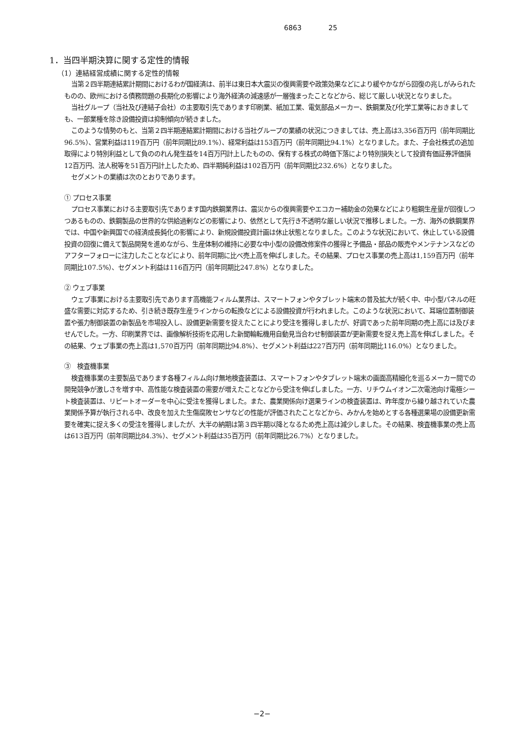6863 25
1．当四半期決算に関する定性的情報
（1）連結経営成績に関する定性的情報
当第２四半期連結累計期間におけるわが国経済は、前半は東日本大震災の復興需要や政策効果などにより緩やかながら回復の兆しがみられたものの、欧州における債務問題の長期化の影響により海外経済の減速感が一層強まったことなどから、総じて厳しい状況となりました。
当社グループ（当社及び連結子会社）の主要取引先であります印刷業、紙加工業、電気部品メーカー、鉄鋼業及び化学工業等におきましても、一部業種を除き設備投資は抑制傾向が続きました。
このような情勢のもと、当第２四半期連結累計期間における当社グループの業績の状況につきましては、売上高は3,356百万円（前年同期比96.5%）、営業利益は119百万円（前年同期比89.1%）、経常利益は153百万円（前年同期比94.1%）となりました。また、子会社株式の追加取得により特別利益として負ののれん発生益を14百万円計上したものの、保有する株式の時価下落により特別損失として投資有価証券評価損12百万円、法人税等を51百万円計上したため、四半期純利益は102百万円（前年同期比232.6%）となりました。
セグメントの業績は次のとおりであります。
① プロセス事業
プロセス事業における主要取引先であります国内鉄鋼業界は、震災からの復興需要やエコカー補助金の効果などにより粗鋼生産量が回復しつつあるものの、鉄鋼製品の世界的な供給過剰などの影響により、依然として先行き不透明な厳しい状況で推移しました。一方、海外の鉄鋼業界では、中国や新興国での経済成長鈍化の影響により、新規設備投資計画は休止状態となりました。このような状況において、休止している設備投資の回復に備えて製品開発を進めながら、生産体制の維持に必要な中小型の設備改修案件の獲得と予備品・部品の販売やメンテナンスなどのアフターフォローに注力したことなどにより、前年同期に比べ売上高を伸ばしました。その結果、プロセス事業の売上高は1,159百万円（前年同期比107.5%）、セグメント利益は116百万円（前年同期比247.8%）となりました。
② ウェブ事業
ウェブ事業における主要取引先であります高機能フィルム業界は、スマートフォンやタブレット端末の普及拡大が続く中、中小型パネルの旺盛な需要に対応するため、引き続き既存生産ラインからの転換などによる設備投資が行われました。このような状況において、耳端位置制御装置や張力制御装置の新製品を市場投入し、設備更新需要を捉えたことにより受注を獲得しましたが、好調であった前年同期の売上高には及びませんでした。一方、印刷業界では、画像解析技術を応用した新聞輪転機用自動見当合わせ制御装置が更新需要を捉え売上高を伸ばしました。その結果、ウェブ事業の売上高は1,570百万円（前年同期比94.8%）、セグメント利益は227百万円（前年同期比116.0%）となりました。
③　検査機事業
検査機事業の主要製品であります各種フィルム向け無地検査装置は、スマートフォンやタブレット端末の画面高精細化を巡るメーカー間での開発競争が激しさを増す中、高性能な検査装置の需要が増えたことなどから受注を伸ばしました。一方、リチウムイオン二次電池向け電極シート検査装置は、リピートオーダーを中心に受注を獲得しました。また、農業関係向け選果ラインの検査装置は、昨年度から繰り越されていた農業関係予算が執行される中、改良を加えた生傷腐敗センサなどの性能が評価されたことなどから、みかんを始めとする各種選果場の設備更新需要を確実に捉え多くの受注を獲得しましたが、大半の納期は第３四半期以降となるため売上高は減少しました。その結果、検査機事業の売上高は613百万円（前年同期比84.3%）、セグメント利益は35百万円（前年同期比26.7%）となりました。
−2−